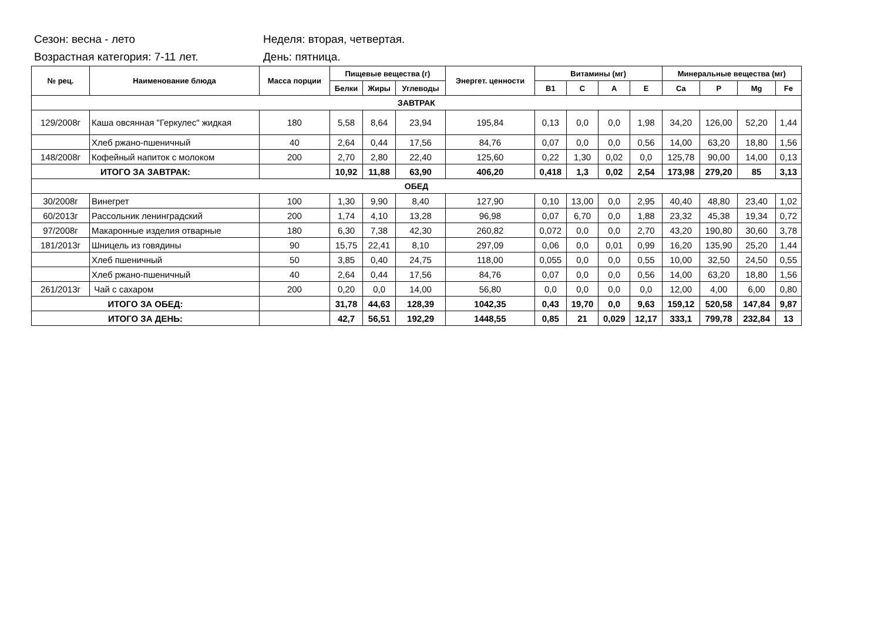Сезон: весна - лето
Неделя: вторая, четвертая.
Возрастная категория: 7-11 лет.
День: пятница.
| № рец. | Наименование блюда | Масса порции | Пищевые вещества (г) | | | Энергет. ценности | Витамины (мг) | | | | Минеральные вещества (мг) | | | |
| --- | --- | --- | --- | --- | --- | --- | --- | --- | --- | --- | --- | --- | --- | --- |
| | | | Белки | Жиры | Углеводы | | B1 | C | A | E | Ca | P | Mg | Fe |
| ЗАВТРАК | | | | | | | | | | | | | | |
| 129/2008г | Каша овсянная "Геркулес" жидкая | 180 | 5,58 | 8,64 | 23,94 | 195,84 | 0,13 | 0,0 | 0,0 | 1,98 | 34,20 | 126,00 | 52,20 | 1,44 |
| | Хлеб ржано-пшеничный | 40 | 2,64 | 0,44 | 17,56 | 84,76 | 0,07 | 0,0 | 0,0 | 0,56 | 14,00 | 63,20 | 18,80 | 1,56 |
| 148/2008г | Кофейный напиток с молоком | 200 | 2,70 | 2,80 | 22,40 | 125,60 | 0,22 | 1,30 | 0,02 | 0,0 | 125,78 | 90,00 | 14,00 | 0,13 |
| ИТОГО ЗА ЗАВТРАК: | | | 10,92 | 11,88 | 63,90 | 406,20 | 0,418 | 1,3 | 0,02 | 2,54 | 173,98 | 279,20 | 85 | 3,13 |
| ОБЕД | | | | | | | | | | | | | | |
| 30/2008г | Винегрет | 100 | 1,30 | 9,90 | 8,40 | 127,90 | 0,10 | 13,00 | 0,0 | 2,95 | 40,40 | 48,80 | 23,40 | 1,02 |
| 60/2013г | Рассольник ленинградский | 200 | 1,74 | 4,10 | 13,28 | 96,98 | 0,07 | 6,70 | 0,0 | 1,88 | 23,32 | 45,38 | 19,34 | 0,72 |
| 97/2008г | Макаронные изделия отварные | 180 | 6,30 | 7,38 | 42,30 | 260,82 | 0,072 | 0,0 | 0,0 | 2,70 | 43,20 | 190,80 | 30,60 | 3,78 |
| 181/2013г | Шницель из говядины | 90 | 15,75 | 22,41 | 8,10 | 297,09 | 0,06 | 0,0 | 0,01 | 0,99 | 16,20 | 135,90 | 25,20 | 1,44 |
| | Хлеб пшеничный | 50 | 3,85 | 0,40 | 24,75 | 118,00 | 0,055 | 0,0 | 0,0 | 0,55 | 10,00 | 32,50 | 24,50 | 0,55 |
| | Хлеб ржано-пшеничный | 40 | 2,64 | 0,44 | 17,56 | 84,76 | 0,07 | 0,0 | 0,0 | 0,56 | 14,00 | 63,20 | 18,80 | 1,56 |
| 261/2013г | Чай с сахаром | 200 | 0,20 | 0,0 | 14,00 | 56,80 | 0,0 | 0,0 | 0,0 | 0,0 | 12,00 | 4,00 | 6,00 | 0,80 |
| ИТОГО ЗА ОБЕД: | | | 31,78 | 44,63 | 128,39 | 1042,35 | 0,43 | 19,70 | 0,0 | 9,63 | 159,12 | 520,58 | 147,84 | 9,87 |
| ИТОГО ЗА ДЕНЬ: | | | 42,7 | 56,51 | 192,29 | 1448,55 | 0,85 | 21 | 0,029 | 12,17 | 333,1 | 799,78 | 232,84 | 13 |